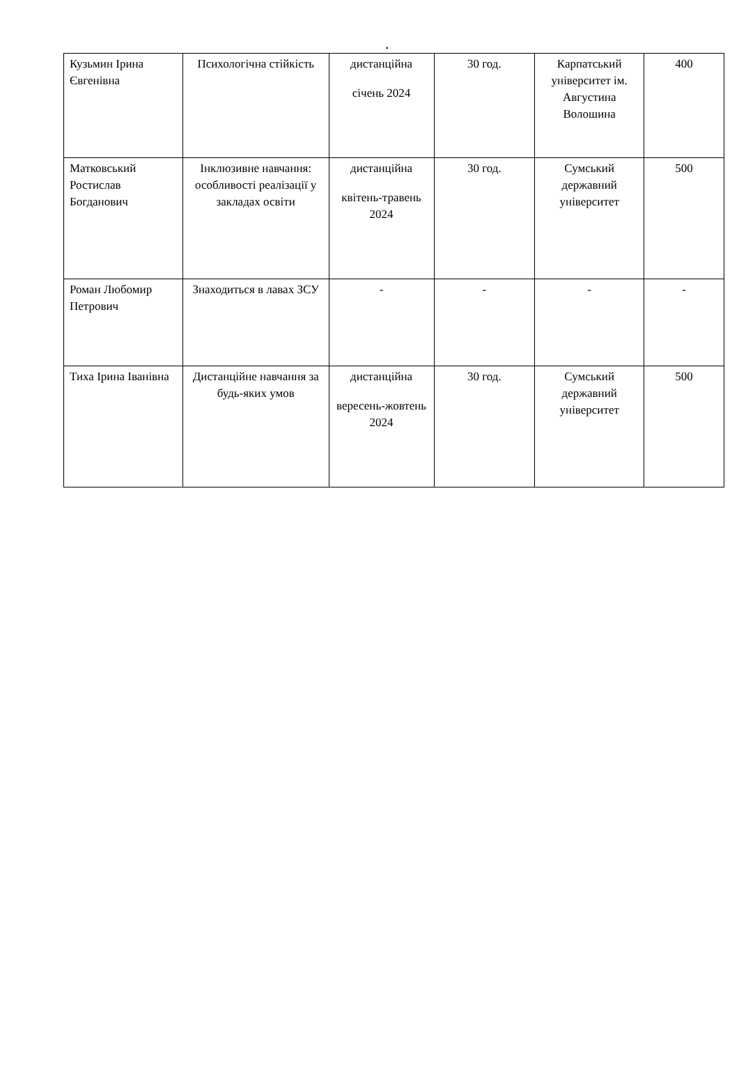.
| Кузьмин Ірина Євгенівна | Психологічна стійкість | дистанційна січень 2024 | 30 год. | Карпатський університет ім. Августина Волошина | 400 |
| Матковський Ростислав Богданович | Інклюзивне навчання: особливості реалізації у закладах освіти | дистанційна квітень-травень 2024 | 30 год. | Сумський державний університет | 500 |
| Роман Любомир Петрович | Знаходиться в лавах ЗСУ | - | - | - | - |
| Тиха Ірина Іванівна | Дистанційне навчання за будь-яких умов | дистанційна вересень-жовтень 2024 | 30 год. | Сумський державний університет | 500 |